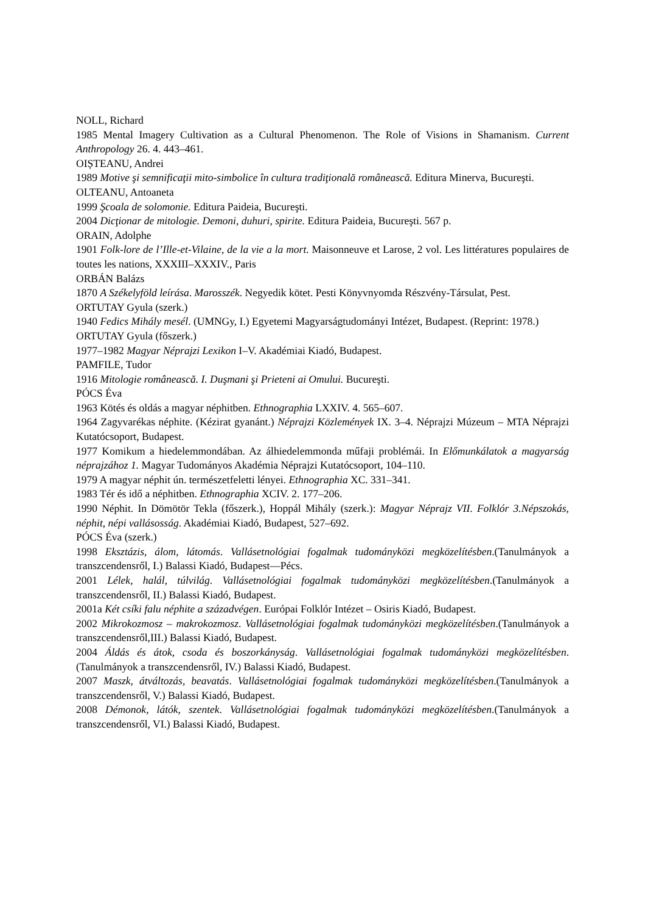NOLL, Richard
1985 Mental Imagery Cultivation as a Cultural Phenomenon. The Role of Visions in Shamanism. Current Anthropology 26. 4. 443–461.
OIȘTEANU, Andrei
1989 Motive şi semnificaţii mito-simbolice în cultura tradiţională românească. Editura Minerva, Bucureşti.
OLTEANU, Antoaneta
1999 Şcoala de solomonie. Editura Paideia, Bucureşti.
2004 Dicţionar de mitologie. Demoni, duhuri, spirite. Editura Paideia, Bucureşti. 567 p.
ORAIN, Adolphe
1901 Folk-lore de l’Ille-et-Vilaine, de la vie a la mort. Maisonneuve et Larose, 2 vol. Les littératures populaires de toutes les nations, XXXIII–XXXIV., Paris
ORBÁN Balázs
1870 A Székelyföld leírása. Marosszék. Negyedik kötet. Pesti Könyvnyomda Részvény-Társulat, Pest.
ORTUTAY Gyula (szerk.)
1940 Fedics Mihály mesél. (UMNGy, I.) Egyetemi Magyarságtudományi Intézet, Budapest. (Reprint: 1978.)
ORTUTAY Gyula (főszerk.)
1977–1982 Magyar Néprajzi Lexikon I–V. Akadémiai Kiadó, Budapest.
PAMFILE, Tudor
1916 Mitologie românească. I. Duşmani şi Prieteni ai Omului. Bucureşti.
PÓCS Éva
1963 Kötés és oldás a magyar néphitben. Ethnographia LXXIV. 4. 565–607.
1964 Zagyvarékas néphite. (Kézirat gyanánt.) Néprajzi Közlemények IX. 3–4. Néprajzi Múzeum – MTA Néprajzi Kutatócsoport, Budapest.
1977 Komikum a hiedelemmondában. Az álhiedelemmonda műfaji problémái. In Előmunkálatok a magyarság néprajzához 1. Magyar Tudományos Akadémia Néprajzi Kutatócsoport, 104–110.
1979 A magyar néphit ún. természetfeletti lényei. Ethnographia XC. 331–341.
1983 Tér és idő a néphitben. Ethnographia XCIV. 2. 177–206.
1990 Néphit. In Dömötör Tekla (főszerk.), Hoppál Mihály (szerk.): Magyar Néprajz VII. Folklór 3.Népszokás, néphit, népi vallásosság. Akadémiai Kiadó, Budapest, 527–692.
PÓCS Éva (szerk.)
1998 Eksztázis, álom, látomás. Vallásetnológiai fogalmak tudományközi megközelítésben.(Tanulmányok a transzcendensről, I.) Balassi Kiadó, Budapest—Pécs.
2001 Lélek, halál, túlvilág. Vallásetnológiai fogalmak tudományközi megközelítésben.(Tanulmányok a transzcendensről, II.) Balassi Kiadó, Budapest.
2001a Két csíki falu néphite a századvégen. Európai Folklór Intézet – Osiris Kiadó, Budapest.
2002 Mikrokozmosz – makrokozmosz. Vallásetnológiai fogalmak tudományközi megközelítésben.(Tanulmányok a transzcendensről,III.) Balassi Kiadó, Budapest.
2004 Áldás és átok, csoda és boszorkányság. Vallásetnológiai fogalmak tudományközi megközelítésben.(Tanulmányok a transzcendensről, IV.) Balassi Kiadó, Budapest.
2007 Maszk, átváltozás, beavatás. Vallásetnológiai fogalmak tudományközi megközelítésben.(Tanulmányok a transzcendensről, V.) Balassi Kiadó, Budapest.
2008 Démonok, látók, szentek. Vallásetnológiai fogalmak tudományközi megközelítésben.(Tanulmányok a transzcendensről, VI.) Balassi Kiadó, Budapest.